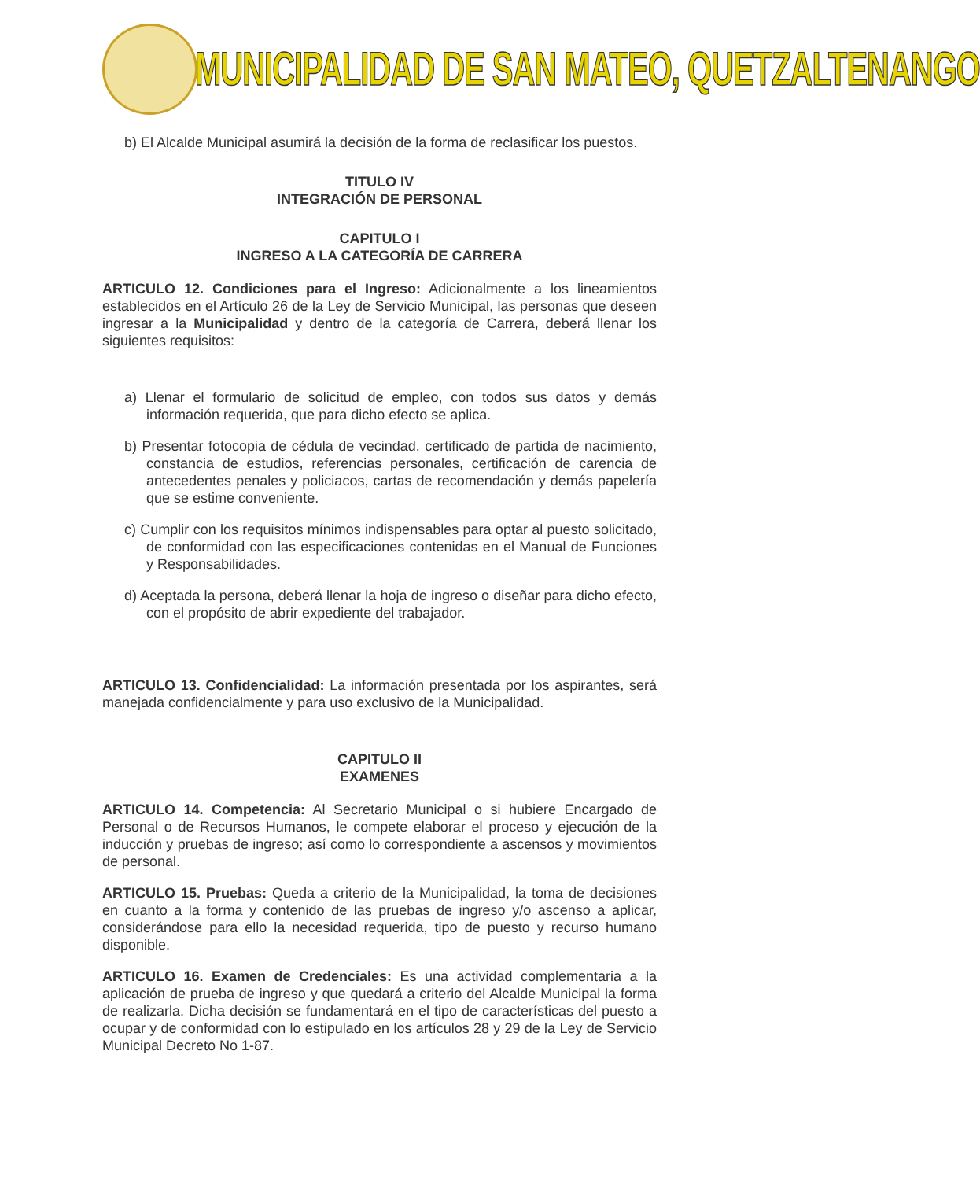MUNICIPALIDAD DE SAN MATEO, QUETZALTENANGO
b) El Alcalde Municipal asumirá la decisión de la forma de reclasificar los puestos.
TITULO IV
INTEGRACIÓN DE PERSONAL
CAPITULO I
INGRESO A LA CATEGORÍA DE CARRERA
ARTICULO 12. Condiciones para el Ingreso: Adicionalmente a los lineamientos establecidos en el Artículo 26 de la Ley de Servicio Municipal, las personas que deseen ingresar a la Municipalidad y dentro de la categoría de Carrera, deberá llenar los siguientes requisitos:
a) Llenar el formulario de solicitud de empleo, con todos sus datos y demás información requerida, que para dicho efecto se aplica.
b) Presentar fotocopia de cédula de vecindad, certificado de partida de nacimiento, constancia de estudios, referencias personales, certificación de carencia de antecedentes penales y policiacos, cartas de recomendación y demás papelería que se estime conveniente.
c) Cumplir con los requisitos mínimos indispensables para optar al puesto solicitado, de conformidad con las especificaciones contenidas en el Manual de Funciones y Responsabilidades.
d) Aceptada la persona, deberá llenar la hoja de ingreso o diseñar para dicho efecto, con el propósito de abrir expediente del trabajador.
ARTICULO 13. Confidencialidad: La información presentada por los aspirantes, será manejada confidencialmente y para uso exclusivo de la Municipalidad.
CAPITULO II
EXAMENES
ARTICULO 14. Competencia: Al Secretario Municipal o si hubiere Encargado de Personal o de Recursos Humanos, le compete elaborar el proceso y ejecución de la inducción y pruebas de ingreso; así como lo correspondiente a ascensos y movimientos de personal.
ARTICULO 15. Pruebas: Queda a criterio de la Municipalidad, la toma de decisiones en cuanto a la forma y contenido de las pruebas de ingreso y/o ascenso a aplicar, considerándose para ello la necesidad requerida, tipo de puesto y recurso humano disponible.
ARTICULO 16. Examen de Credenciales: Es una actividad complementaria a la aplicación de prueba de ingreso y que quedará a criterio del Alcalde Municipal la forma de realizarla. Dicha decisión se fundamentará en el tipo de características del puesto a ocupar y de conformidad con lo estipulado en los artículos 28 y 29 de la Ley de Servicio Municipal Decreto No 1-87.